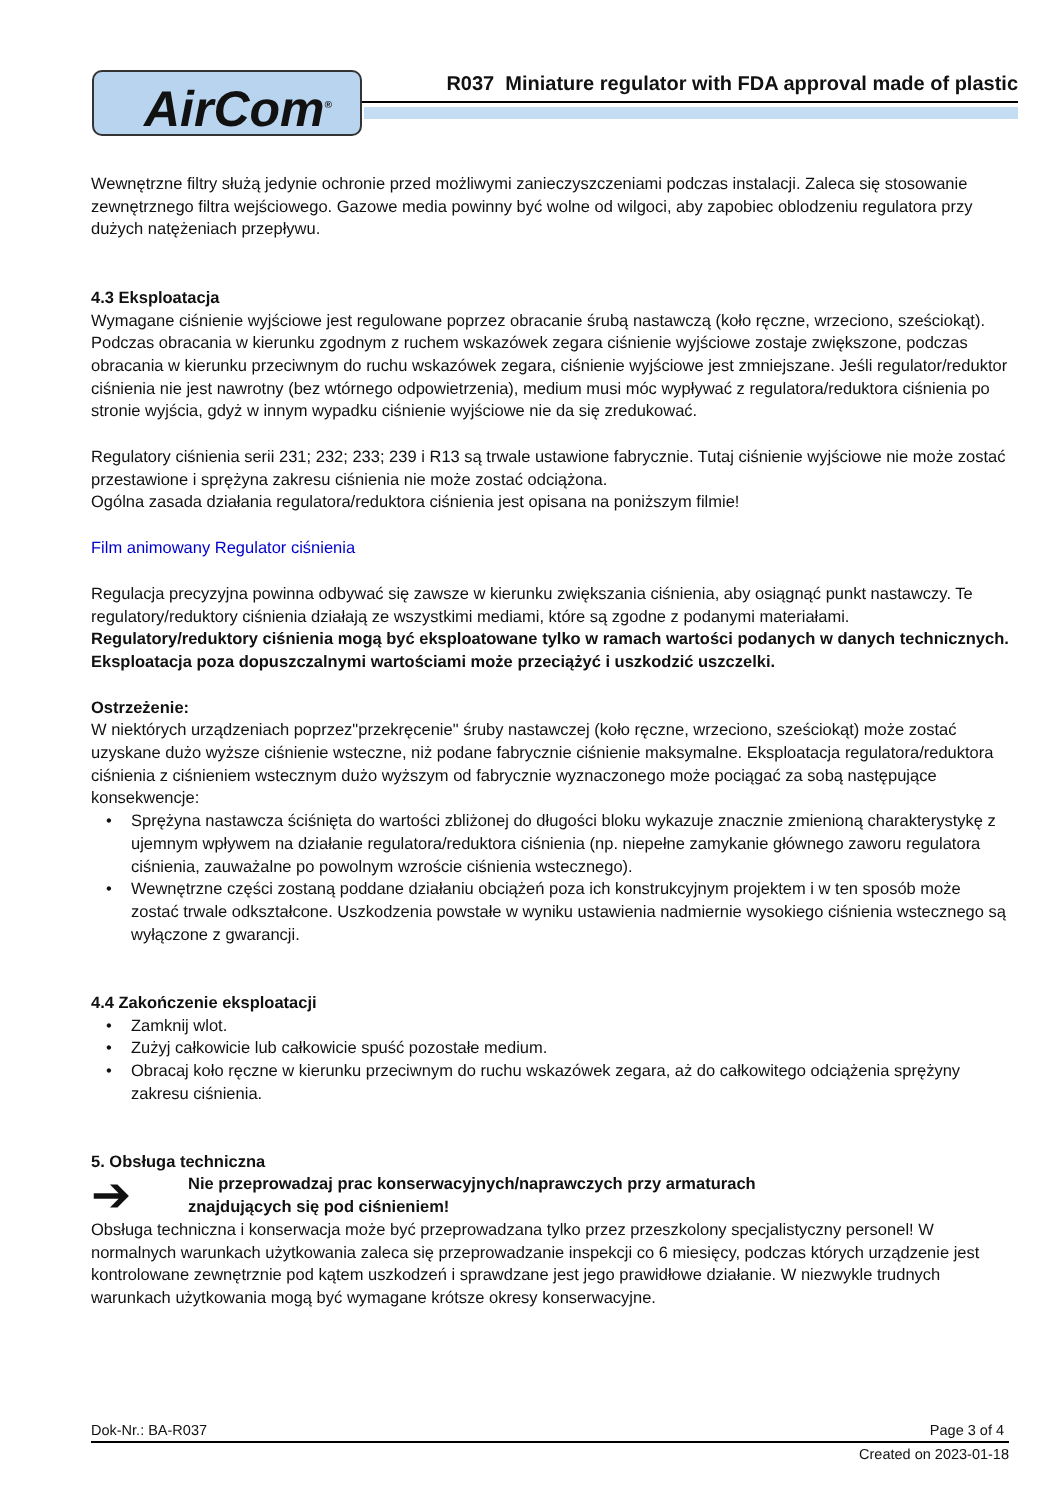AirCom<sup>®</sup>
R037 Miniature regulator with FDA approval made of plastic
Wewnętrzne filtry służą jedynie ochronie przed możliwymi zanieczyszczeniami podczas instalacji. Zaleca się stosowanie zewnętrznego filtra wejściowego. Gazowe media powinny być wolne od wilgoci, aby zapobiec oblodzeniu regulatora przy dużych natężeniach przepływu.
4.3 Eksploatacja
Wymagane ciśnienie wyjściowe jest regulowane poprzez obracanie śrubą nastawczą (koło ręczne, wrzeciono, sześciokąt). Podczas obracania w kierunku zgodnym z ruchem wskazówek zegara ciśnienie wyjściowe zostaje zwiększone, podczas obracania w kierunku przeciwnym do ruchu wskazówek zegara, ciśnienie wyjściowe jest zmniejszane. Jeśli regulator/reduktor ciśnienia nie jest nawrotny (bez wtórnego odpowietrzenia), medium musi móc wypływać z regulatora/reduktora ciśnienia po stronie wyjścia, gdyż w innym wypadku ciśnienie wyjściowe nie da się zredukować.
Regulatory ciśnienia serii 231; 232; 233; 239 i R13 są trwale ustawione fabrycznie. Tutaj ciśnienie wyjściowe nie może zostać przestawione i sprężyna zakresu ciśnienia nie może zostać odciążona.
Ogólna zasada działania regulatora/reduktora ciśnienia jest opisana na poniższym filmie!
Film animowany Regulator ciśnienia
Regulacja precyzyjna powinna odbywać się zawsze w kierunku zwiększania ciśnienia, aby osiągnąć punkt nastawczy. Te regulatory/reduktory ciśnienia działają ze wszystkimi mediami, które są zgodne z podanymi materiałami. Regulatory/reduktory ciśnienia mogą być eksploatowane tylko w ramach wartości podanych w danych technicznych. Eksploatacja poza dopuszczalnymi wartościami może przeciążyć i uszkodzić uszczelki.
Ostrzeżenie:
W niektórych urządzeniach poprzez"przekręcenie" śruby nastawczej (koło ręczne, wrzeciono, sześciokąt) może zostać uzyskane dużo wyższe ciśnienie wsteczne, niż podane fabrycznie ciśnienie maksymalne. Eksploatacja regulatora/reduktora ciśnienia z ciśnieniem wstecznym dużo wyższym od fabrycznie wyznaczonego może pociągać za sobą następujące konsekwencje:
• Sprężyna nastawcza ściśnięta do wartości zbliżonej do długości bloku wykazuje znacznie zmienioną charakterystykę z ujemnym wpływem na działanie regulatora/reduktora ciśnienia (np. niepełne zamykanie głównego zaworu regulatora ciśnienia, zauważalne po powolnym wzroście ciśnienia wstecznego).
• Wewnętrzne części zostaną poddane działaniu obciążeń poza ich konstrukcyjnym projektem i w ten sposób może zostać trwale odkształcone. Uszkodzenia powstałe w wyniku ustawienia nadmiernie wysokiego ciśnienia wstecznego są wyłączone z gwarancji.
4.4 Zakończenie eksploatacji
• Zamknij wlot.
• Zużyj całkowicie lub całkowicie spuść pozostałe medium.
• Obracaj koło ręczne w kierunku przeciwnym do ruchu wskazówek zegara, aż do całkowitego odciążenia sprężyny zakresu ciśnienia.
5. Obsługa techniczna
➔
Nie przeprowadzaj prac konserwacyjnych/naprawczych przy armaturach
znajdujących się pod ciśnieniem!
Obsługa techniczna i konserwacja może być przeprowadzana tylko przez przeszkolony specjalistyczny personel! W normalnych warunkach użytkowania zaleca się przeprowadzanie inspekcji co 6 miesięcy, podczas których urządzenie jest kontrolowane zewnętrznie pod kątem uszkodzeń i sprawdzane jest jego prawidłowe działanie. W niezwykle trudnych warunkach użytkowania mogą być wymagane krótsze okresy konserwacyjne.
Dok-Nr.: BA-R037 Page 3 of 4
Created on 2023-01-18